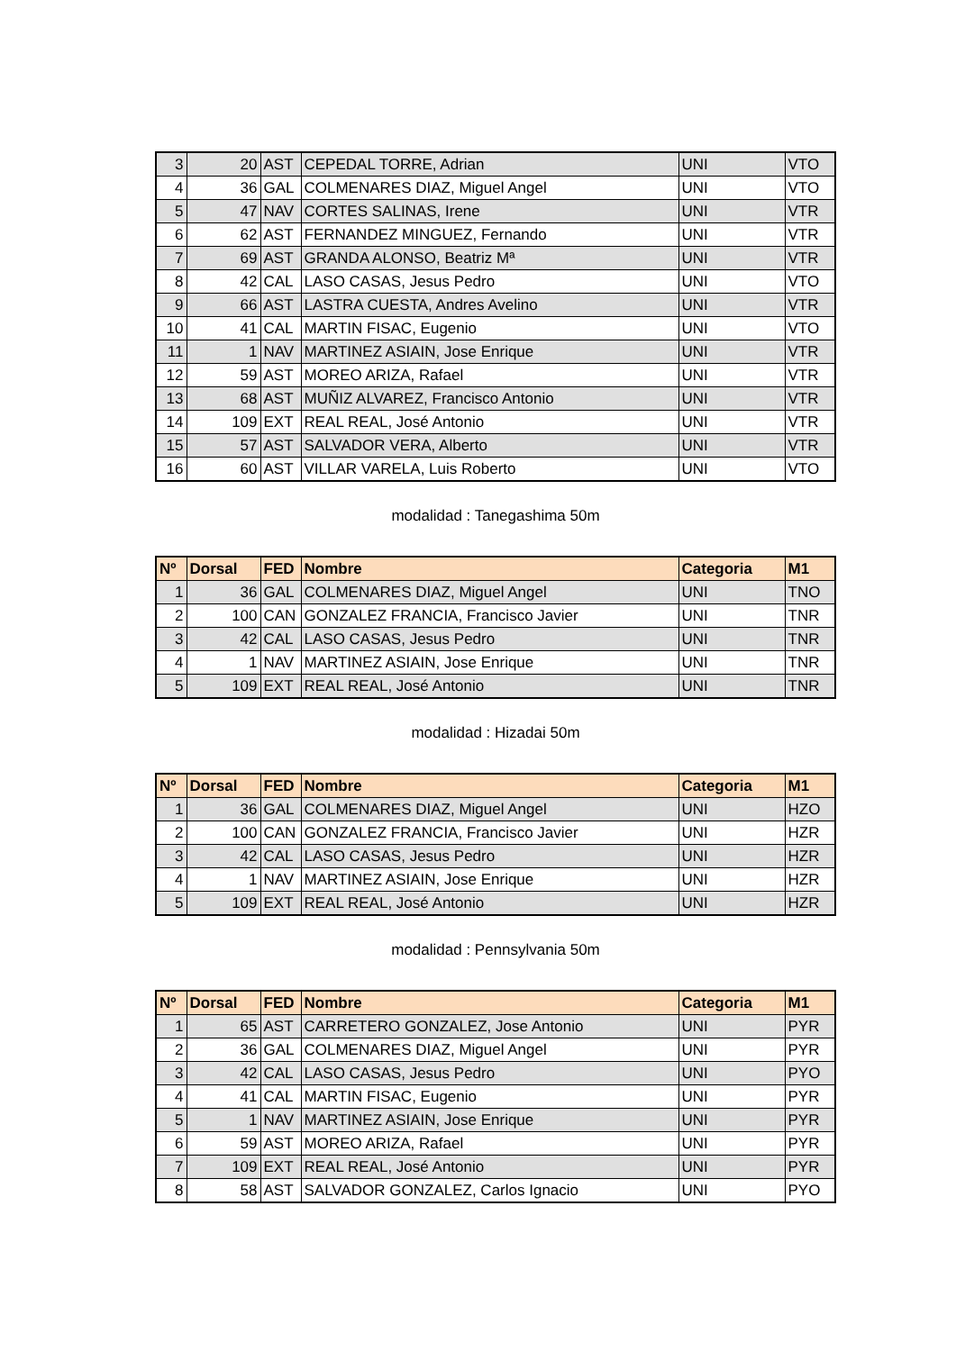| 3 | 20 | AST | CEPEDAL TORRE, Adrian | UNI | VTO |
| 4 | 36 | GAL | COLMENARES DIAZ, Miguel Angel | UNI | VTO |
| 5 | 47 | NAV | CORTES SALINAS, Irene | UNI | VTR |
| 6 | 62 | AST | FERNANDEZ MINGUEZ, Fernando | UNI | VTR |
| 7 | 69 | AST | GRANDA ALONSO, Beatriz Mª | UNI | VTR |
| 8 | 42 | CAL | LASO CASAS, Jesus Pedro | UNI | VTO |
| 9 | 66 | AST | LASTRA CUESTA, Andres Avelino | UNI | VTR |
| 10 | 41 | CAL | MARTIN FISAC, Eugenio | UNI | VTO |
| 11 | 1 | NAV | MARTINEZ ASIAIN, Jose Enrique | UNI | VTR |
| 12 | 59 | AST | MOREO ARIZA, Rafael | UNI | VTR |
| 13 | 68 | AST | MUÑIZ ALVAREZ, Francisco Antonio | UNI | VTR |
| 14 | 109 | EXT | REAL REAL, José Antonio | UNI | VTR |
| 15 | 57 | AST | SALVADOR VERA, Alberto | UNI | VTR |
| 16 | 60 | AST | VILLAR VARELA, Luis Roberto | UNI | VTO |
modalidad : Tanegashima 50m
| Nº | Dorsal | FED | Nombre | Categoria | M1 |
| --- | --- | --- | --- | --- | --- |
| 1 | 36 | GAL | COLMENARES DIAZ, Miguel Angel | UNI | TNO |
| 2 | 100 | CAN | GONZALEZ FRANCIA, Francisco Javier | UNI | TNR |
| 3 | 42 | CAL | LASO CASAS, Jesus Pedro | UNI | TNR |
| 4 | 1 | NAV | MARTINEZ ASIAIN, Jose Enrique | UNI | TNR |
| 5 | 109 | EXT | REAL REAL, José Antonio | UNI | TNR |
modalidad : Hizadai 50m
| Nº | Dorsal | FED | Nombre | Categoria | M1 |
| --- | --- | --- | --- | --- | --- |
| 1 | 36 | GAL | COLMENARES DIAZ, Miguel Angel | UNI | HZO |
| 2 | 100 | CAN | GONZALEZ FRANCIA, Francisco Javier | UNI | HZR |
| 3 | 42 | CAL | LASO CASAS, Jesus Pedro | UNI | HZR |
| 4 | 1 | NAV | MARTINEZ ASIAIN, Jose Enrique | UNI | HZR |
| 5 | 109 | EXT | REAL REAL, José Antonio | UNI | HZR |
modalidad : Pennsylvania 50m
| Nº | Dorsal | FED | Nombre | Categoria | M1 |
| --- | --- | --- | --- | --- | --- |
| 1 | 65 | AST | CARRETERO GONZALEZ, Jose Antonio | UNI | PYR |
| 2 | 36 | GAL | COLMENARES DIAZ, Miguel Angel | UNI | PYR |
| 3 | 42 | CAL | LASO CASAS, Jesus Pedro | UNI | PYO |
| 4 | 41 | CAL | MARTIN FISAC, Eugenio | UNI | PYR |
| 5 | 1 | NAV | MARTINEZ ASIAIN, Jose Enrique | UNI | PYR |
| 6 | 59 | AST | MOREO ARIZA, Rafael | UNI | PYR |
| 7 | 109 | EXT | REAL REAL, José Antonio | UNI | PYR |
| 8 | 58 | AST | SALVADOR GONZALEZ, Carlos Ignacio | UNI | PYO |